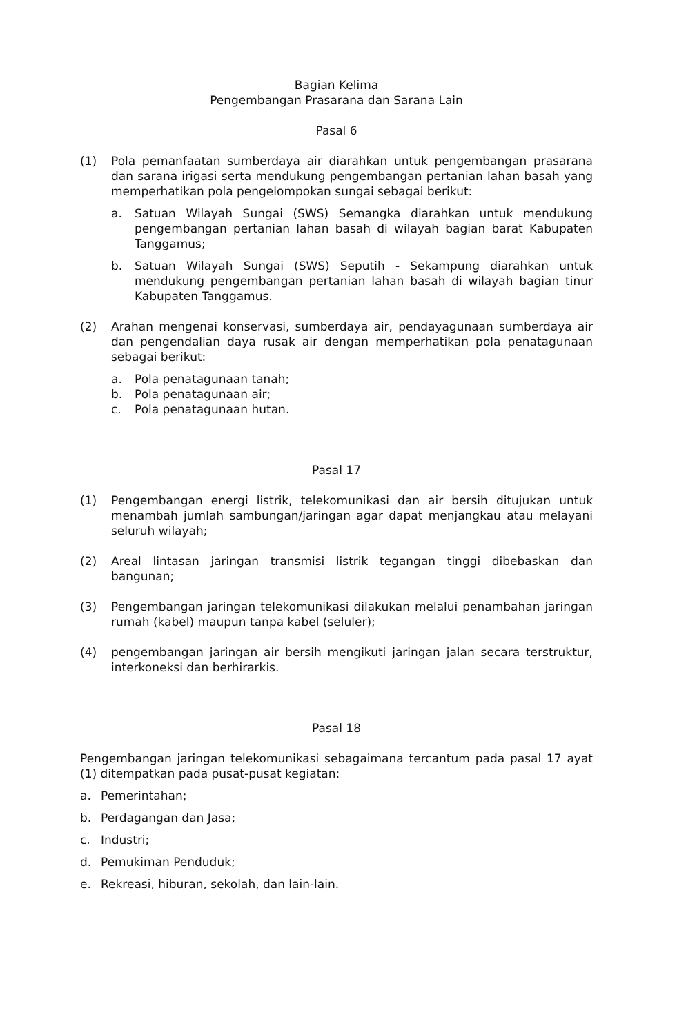Bagian Kelima
Pengembangan Prasarana dan Sarana Lain
Pasal 6
(1) Pola pemanfaatan sumberdaya air diarahkan untuk pengembangan prasarana dan sarana irigasi serta mendukung pengembangan pertanian lahan basah yang memperhatikan pola pengelompokan sungai sebagai berikut:
a. Satuan Wilayah Sungai (SWS) Semangka diarahkan untuk mendukung pengembangan pertanian lahan basah di wilayah bagian barat Kabupaten Tanggamus;
b. Satuan Wilayah Sungai (SWS) Seputih - Sekampung diarahkan untuk mendukung pengembangan pertanian lahan basah di wilayah bagian tinur Kabupaten Tanggamus.
(2) Arahan mengenai konservasi, sumberdaya air, pendayagunaan sumberdaya air dan pengendalian daya rusak air dengan memperhatikan pola penatagunaan sebagai berikut:
a. Pola penatagunaan tanah;
b. Pola penatagunaan air;
c. Pola penatagunaan hutan.
Pasal 17
(1) Pengembangan energi listrik, telekomunikasi dan air bersih ditujukan untuk menambah jumlah sambungan/jaringan agar dapat menjangkau atau melayani seluruh wilayah;
(2) Areal lintasan jaringan transmisi listrik tegangan tinggi dibebaskan dan bangunan;
(3) Pengembangan jaringan telekomunikasi dilakukan melalui penambahan jaringan rumah (kabel) maupun tanpa kabel (seluler);
(4) pengembangan jaringan air bersih mengikuti jaringan jalan secara terstruktur, interkoneksi dan berhirarkis.
Pasal 18
Pengembangan jaringan telekomunikasi sebagaimana tercantum pada pasal 17 ayat (1) ditempatkan pada pusat-pusat kegiatan:
a. Pemerintahan;
b. Perdagangan dan Jasa;
c. Industri;
d. Pemukiman Penduduk;
e. Rekreasi, hiburan, sekolah, dan lain-lain.